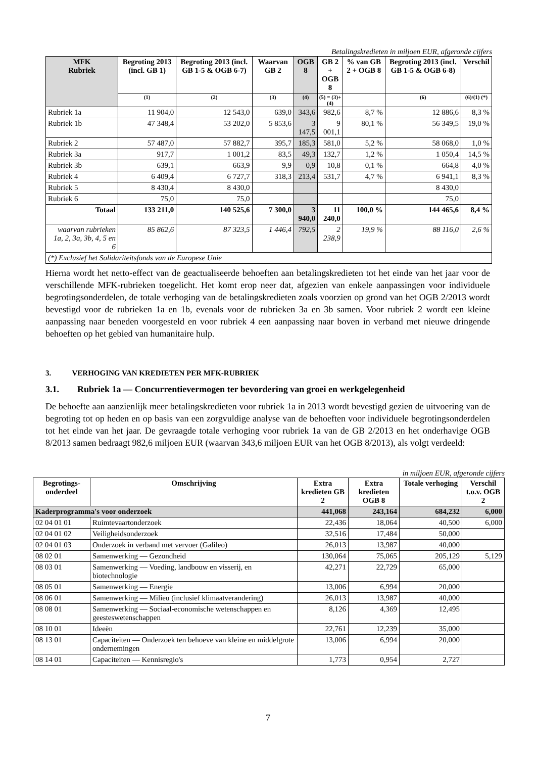Betalingskredieten in miljoen EUR, afgeronde cijfers
| MFK Rubriek | Begroting 2013 (incl. GB 1) | Begroting 2013 (incl. GB 1-5 & OGB 6-7) | Waarvan GB 2 | OGB 8 | GB 2 + OGB 8 | % van GB 2 + OGB 8 | Begroting 2013 (incl. GB 1-5 & OGB 6-8) | Verschil |
| --- | --- | --- | --- | --- | --- | --- | --- | --- |
| | (1) | (2) | (3) | (4) | (5) = (3)+(4) | | (6) | (6)/(1) (*) |
| Rubriek 1a | 11 904,0 | 12 543,0 | 639,0 | 343,6 | 982,6 | 8,7 % | 12 886,6 | 8,3 % |
| Rubriek 1b | 47 348,4 | 53 202,0 | 5 853,6 | 3 147,5 | 9 001,1 | 80,1 % | 56 349,5 | 19,0 % |
| Rubriek 2 | 57 487,0 | 57 882,7 | 395,7 | 185,3 | 581,0 | 5,2 % | 58 068,0 | 1,0 % |
| Rubriek 3a | 917,7 | 1 001,2 | 83,5 | 49,3 | 132,7 | 1,2 % | 1 050,4 | 14,5 % |
| Rubriek 3b | 639,1 | 663,9 | 9,9 | 0,9 | 10,8 | 0,1 % | 664,8 | 4,0 % |
| Rubriek 4 | 6 409,4 | 6 727,7 | 318,3 | 213,4 | 531,7 | 4,7 % | 6 941,1 | 8,3 % |
| Rubriek 5 | 8 430,4 | 8 430,0 | | | | | 8 430,0 | |
| Rubriek 6 | 75,0 | 75,0 | | | | | 75,0 | |
| Totaal | 133 211,0 | 140 525,6 | 7 300,0 | 3 940,0 | 11 240,0 | 100,0 % | 144 465,6 | 8,4 % |
| waarvan rubrieken 1a, 2, 3a, 3b, 4, 5 en 6 | 85 862,6 | 87 323,5 | 1 446,4 | 792,5 | 2 238,9 | 19,9 % | 88 116,0 | 2,6 % |
| (*) Exclusief het Solidariteitsfonds van de Europese Unie | | | | | | | | |
Hierna wordt het netto-effect van de geactualiseerde behoeften aan betalingskredieten tot het einde van het jaar voor de verschillende MFK-rubrieken toegelicht. Het komt erop neer dat, afgezien van enkele aanpassingen voor individuele begrotingsonderdelen, de totale verhoging van de betalingskredieten zoals voorzien op grond van het OGB 2/2013 wordt bevestigd voor de rubrieken 1a en 1b, evenals voor de rubrieken 3a en 3b samen. Voor rubriek 2 wordt een kleine aanpassing naar beneden voorgesteld en voor rubriek 4 een aanpassing naar boven in verband met nieuwe dringende behoeften op het gebied van humanitaire hulp.
3. VERHOGING VAN KREDIETEN PER MFK-RUBRIEK
3.1. Rubriek 1a — Concurrentievermogen ter bevordering van groei en werkgelegenheid
De behoefte aan aanzienlijk meer betalingskredieten voor rubriek 1a in 2013 wordt bevestigd gezien de uitvoering van de begroting tot op heden en op basis van een zorgvuldige analyse van de behoeften voor individuele begrotingsonderdelen tot het einde van het jaar. De gevraagde totale verhoging voor rubriek 1a van de GB 2/2013 en het onderhavige OGB 8/2013 samen bedraagt 982,6 miljoen EUR (waarvan 343,6 miljoen EUR van het OGB 8/2013), als volgt verdeeld:
in miljoen EUR, afgeronde cijfers
| Begrotings-onderdeel | Omschrijving | Extra kredieten GB 2 | Extra kredieten OGB 8 | Totale verhoging | Verschil t.o.v. OGB 2 |
| --- | --- | --- | --- | --- | --- |
| Kaderprogramma's voor onderzoek | | 441,068 | 243,164 | 684,232 | 6,000 |
| 02 04 01 01 | Ruimtevaartonderzoek | 22,436 | 18,064 | 40,500 | 6,000 |
| 02 04 01 02 | Veiligheidsonderzoek | 32,516 | 17,484 | 50,000 | |
| 02 04 01 03 | Onderzoek in verband met vervoer (Galileo) | 26,013 | 13,987 | 40,000 | |
| 08 02 01 | Samenwerking — Gezondheid | 130,064 | 75,065 | 205,129 | 5,129 |
| 08 03 01 | Samenwerking — Voeding, landbouw en visserij, en biotechnologie | 42,271 | 22,729 | 65,000 | |
| 08 05 01 | Samenwerking — Energie | 13,006 | 6,994 | 20,000 | |
| 08 06 01 | Samenwerking — Milieu (inclusief klimaatverandering) | 26,013 | 13,987 | 40,000 | |
| 08 08 01 | Samenwerking — Sociaal-economische wetenschappen en geesteswetenschappen | 8,126 | 4,369 | 12,495 | |
| 08 10 01 | Ideeën | 22,761 | 12,239 | 35,000 | |
| 08 13 01 | Capaciteiten — Onderzoek ten behoeve van kleine en middelgrote ondernemingen | 13,006 | 6,994 | 20,000 | |
| 08 14 01 | Capaciteiten — Kennisregio's | 1,773 | 0,954 | 2,727 | |
7